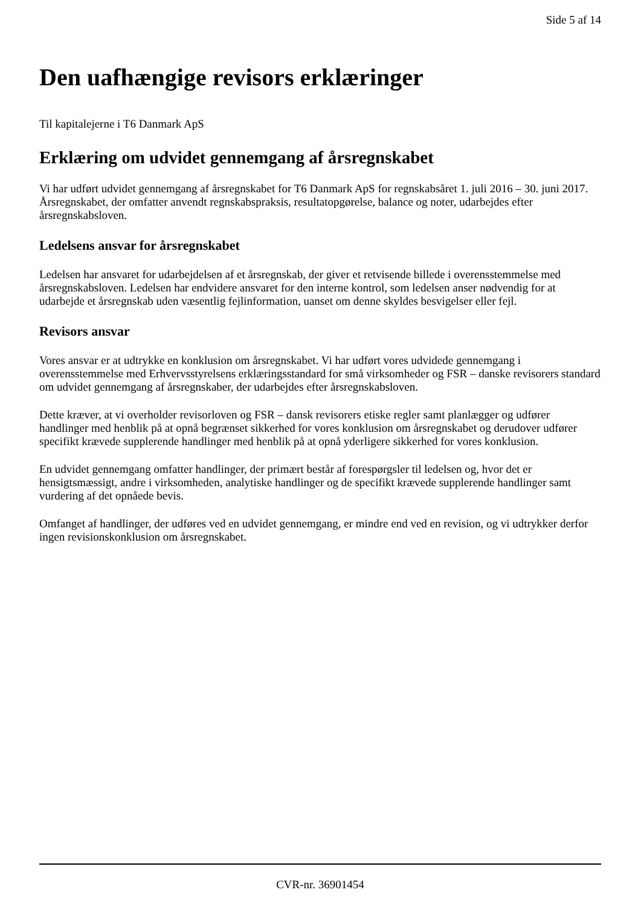Side 5 af 14
Den uafhængige revisors erklæringer
Til kapitalejerne i T6 Danmark ApS
Erklæring om udvidet gennemgang af årsregnskabet
Vi har udført udvidet gennemgang af årsregnskabet for T6 Danmark ApS for regnskabsåret 1. juli 2016 – 30. juni 2017. Årsregnskabet, der omfatter anvendt regnskabspraksis, resultatopgørelse, balance og noter, udarbejdes efter årsregnskabsloven.
Ledelsens ansvar for årsregnskabet
Ledelsen har ansvaret for udarbejdelsen af et årsregnskab, der giver et retvisende billede i overensstemmelse med årsregnskabsloven. Ledelsen har endvidere ansvaret for den interne kontrol, som ledelsen anser nødvendig for at udarbejde et årsregnskab uden væsentlig fejlinformation, uanset om denne skyldes besvigelser eller fejl.
Revisors ansvar
Vores ansvar er at udtrykke en konklusion om årsregnskabet. Vi har udført vores udvidede gennemgang i overensstemmelse med Erhvervsstyrelsens erklæringsstandard for små virksomheder og FSR – danske revisorers standard om udvidet gennemgang af årsregnskaber, der udarbejdes efter årsregnskabsloven.
Dette kræver, at vi overholder revisorloven og FSR – dansk revisorers etiske regler samt planlægger og udfører handlinger med henblik på at opnå begrænset sikkerhed for vores konklusion om årsregnskabet og derudover udfører specifikt krævede supplerende handlinger med henblik på at opnå yderligere sikkerhed for vores konklusion.
En udvidet gennemgang omfatter handlinger, der primært består af forespørgsler til ledelsen og, hvor det er hensigtsmæssigt, andre i virksomheden, analytiske handlinger og de specifikt krævede supplerende handlinger samt vurdering af det opnåede bevis.
Omfanget af handlinger, der udføres ved en udvidet gennemgang, er mindre end ved en revision, og vi udtrykker derfor ingen revisionskonklusion om årsregnskabet.
CVR-nr. 36901454